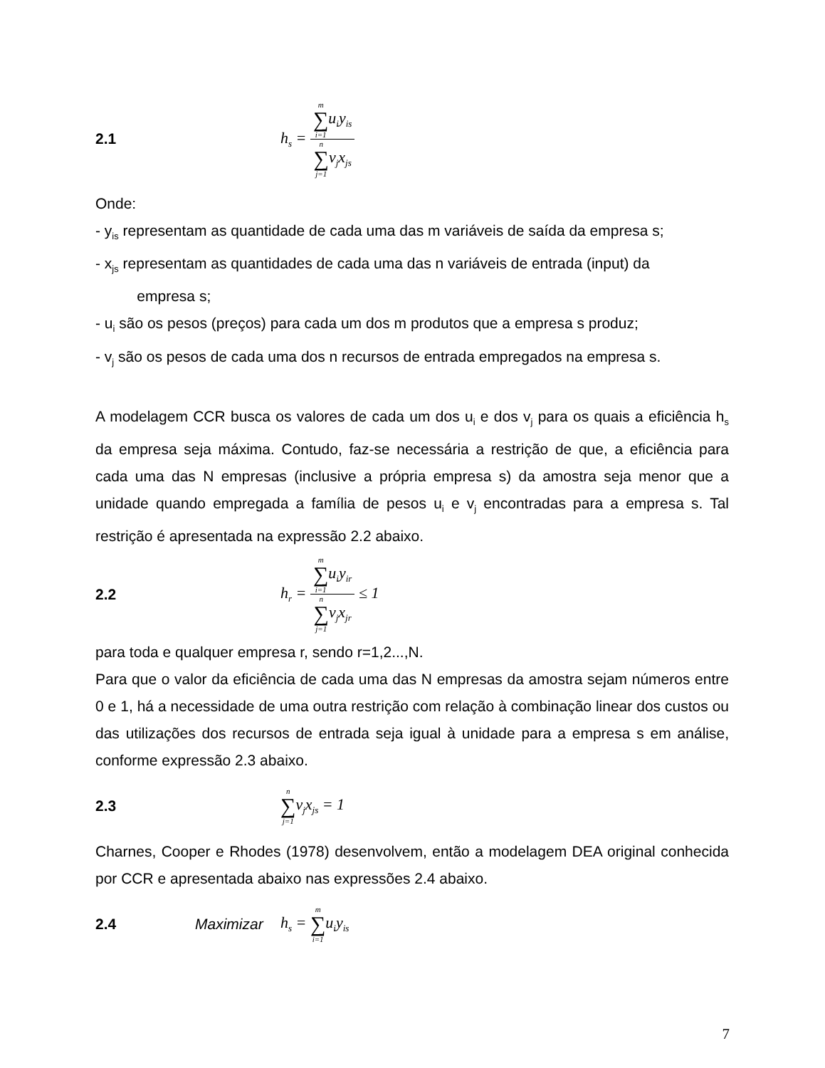2.1 h<sub>s</sub> = m ∑ i=1u<sub>i</sub>y<sub>is</sub> n ∑ j=1v<sub>j</sub>x<sub>js</sub>
Onde:
- y<sub>is</sub> representam as quantidade de cada uma das m variáveis de saída da empresa s;
- x<sub>js</sub> representam as quantidades de cada uma das n variáveis de entrada (input) da
empresa s;
- u<sub>i</sub> são os pesos (preços) para cada um dos m produtos que a empresa s produz;
- v<sub>j</sub> são os pesos de cada uma dos n recursos de entrada empregados na empresa s.
A modelagem CCR busca os valores de cada um dos u<sub>i</sub> e dos v<sub>j</sub> para os quais a eficiência h<sub>s</sub> da empresa seja máxima. Contudo, faz-se necessária a restrição de que, a eficiência para cada uma das N empresas (inclusive a própria empresa s) da amostra seja menor que a unidade quando empregada a família de pesos u<sub>i</sub> e v<sub>j</sub> encontradas para a empresa s. Tal restrição é apresentada na expressão 2.2 abaixo.
2.2 h<sub>r</sub> = m ∑ i=1u<sub>i</sub>y<sub>ir</sub> n ∑ j=1v<sub>j</sub>x<sub>jr</sub> ≤ 1
para toda e qualquer empresa r, sendo r=1,2...,N.
Para que o valor da eficiência de cada uma das N empresas da amostra sejam números entre 0 e 1, há a necessidade de uma outra restrição com relação à combinação linear dos custos ou das utilizações dos recursos de entrada seja igual à unidade para a empresa s em análise, conforme expressão 2.3 abaixo.
2.3 n ∑ j=1v<sub>j</sub>x<sub>js</sub> = 1
Charnes, Cooper e Rhodes (1978) desenvolvem, então a modelagem DEA original conhecida por CCR e apresentada abaixo nas expressões 2.4 abaixo.
2.4 Maximizar h<sub>s</sub> = m ∑ i=1u<sub>i</sub>y<sub>is</sub>
7